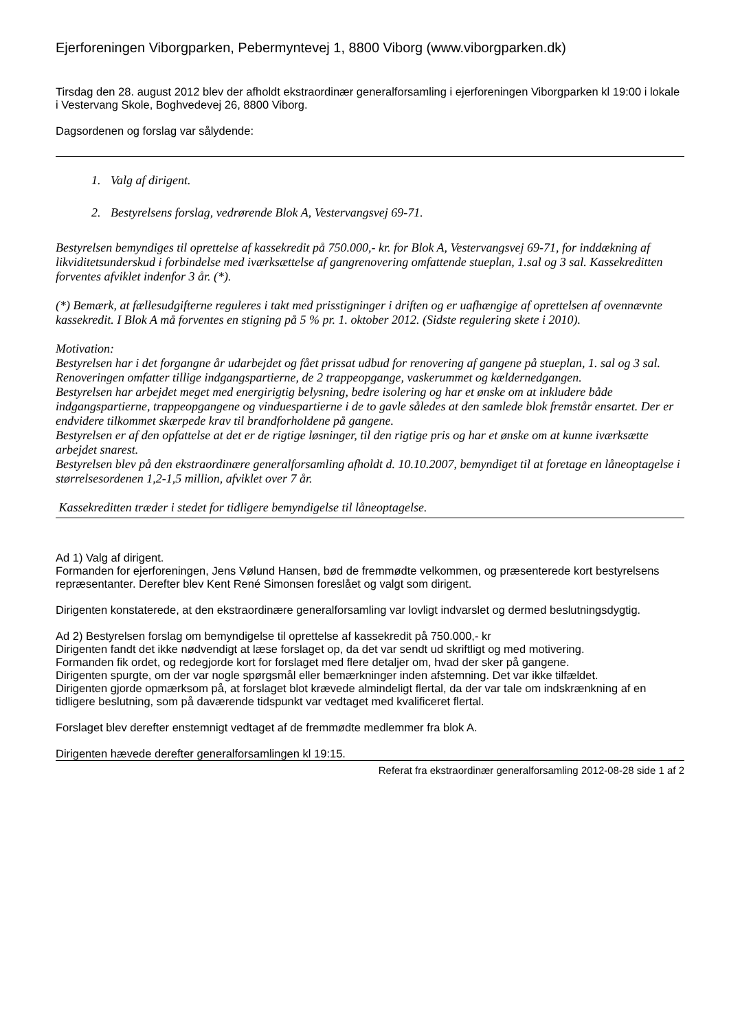Ejerforeningen Viborgparken, Pebermyntevej 1, 8800 Viborg (www.viborgparken.dk)
Tirsdag den 28. august 2012 blev der afholdt ekstraordinær generalforsamling i ejerforeningen Viborgparken kl 19:00 i lokale i Vestervang Skole, Boghvedevej 26, 8800 Viborg.
Dagsordenen og forslag var sålydende:
1. Valg af dirigent.
2. Bestyrelsens forslag, vedrørende Blok A, Vestervangsvej 69-71.
Bestyrelsen bemyndiges til oprettelse af kassekredit på 750.000,- kr. for Blok A, Vestervangsvej 69-71, for inddækning af likviditetsunderskud i forbindelse med iværksættelse af gangrenovering omfattende stueplan, 1.sal og 3 sal. Kassekreditten forventes afviklet indenfor 3 år. (*).
(*) Bemærk, at fællesudgifterne reguleres i takt med prisstigninger i driften og er uafhængige af oprettelsen af ovennævnte kassekredit. I Blok A må forventes en stigning på 5 % pr. 1. oktober 2012. (Sidste regulering skete i 2010).
Motivation:
Bestyrelsen har i det forgangne år udarbejdet og fået prissat udbud for renovering af gangene på stueplan, 1. sal og 3 sal. Renoveringen omfatter tillige indgangspartierne, de 2 trappeopgange, vaskerummet og kældernedgangen.
Bestyrelsen har arbejdet meget med energirigtig belysning, bedre isolering og har et ønske om at inkludere både indgangspartierne, trappeopgangene og vinduespartierne i de to gavle således at den samlede blok fremstår ensartet. Der er endvidere tilkommet skærpede krav til brandforholdene på gangene.
Bestyrelsen er af den opfattelse at det er de rigtige løsninger, til den rigtige pris og har et ønske om at kunne iværksætte arbejdet snarest.
Bestyrelsen blev på den ekstraordinære generalforsamling afholdt d. 10.10.2007, bemyndiget til at foretage en låneoptagelse i størrelsesordenen 1,2-1,5 million, afviklet over 7 år.
Kassekreditten træder i stedet for tidligere bemyndigelse til låneoptagelse.
Ad 1) Valg af dirigent.
Formanden for ejerforeningen, Jens Vølund Hansen, bød de fremmødte velkommen, og præsenterede kort bestyrelsens repræsentanter. Derefter blev Kent René Simonsen foreslået og valgt som dirigent.
Dirigenten konstaterede, at den ekstraordinære generalforsamling var lovligt indvarslet og dermed beslutningsdygtig.
Ad 2) Bestyrelsen forslag om bemyndigelse til oprettelse af kassekredit på 750.000,- kr
Dirigenten fandt det ikke nødvendigt at læse forslaget op, da det var sendt ud skriftligt og med motivering.
Formanden fik ordet, og redegjorde kort for forslaget med flere detaljer om, hvad der sker på gangene.
Dirigenten spurgte, om der var nogle spørgsmål eller bemærkninger inden afstemning. Det var ikke tilfældet.
Dirigenten gjorde opmærksom på, at forslaget blot krævede almindeligt flertal, da der var tale om indskrænkning af en tidligere beslutning, som på daværende tidspunkt var vedtaget med kvalificeret flertal.
Forslaget blev derefter enstemnigt vedtaget af de fremmødte medlemmer fra blok A.
Dirigenten hævede derefter generalforsamlingen kl 19:15.
Referat fra ekstraordinær generalforsamling 2012-08-28 side 1 af 2